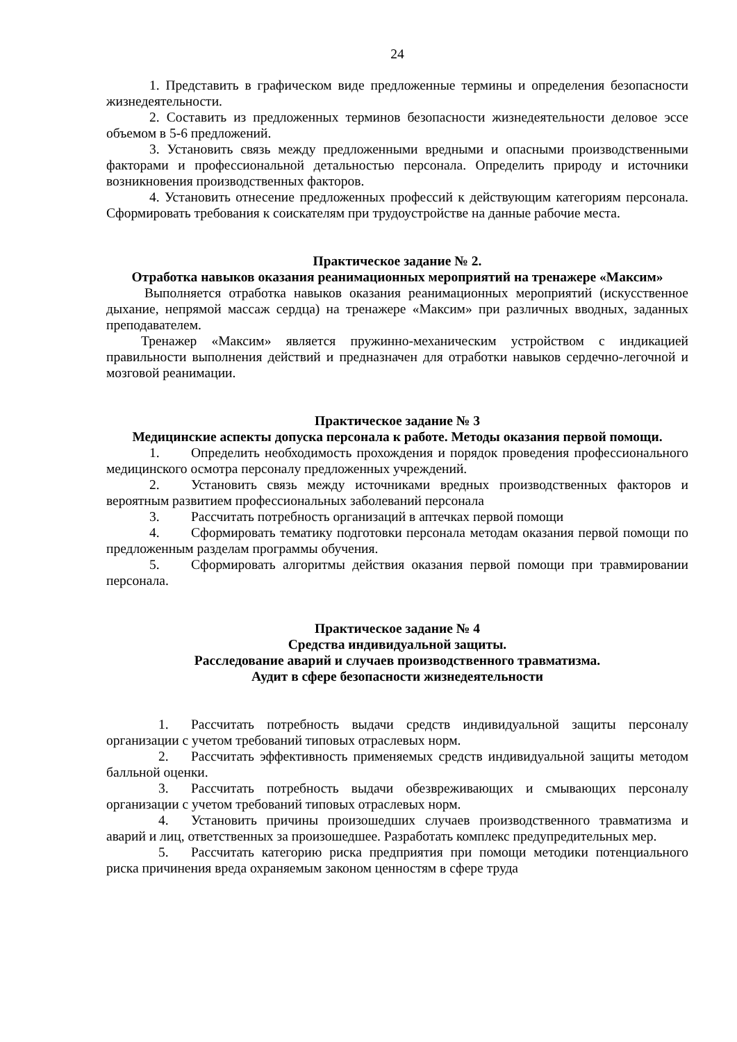24
1. Представить в графическом виде предложенные термины и определения безопасности жизнедеятельности.
2. Составить из предложенных терминов безопасности жизнедеятельности деловое эссе объемом в 5-6 предложений.
3. Установить связь между предложенными вредными и опасными производственными факторами и профессиональной детальностью персонала. Определить природу и источники возникновения производственных факторов.
4. Установить отнесение предложенных профессий к действующим категориям персонала. Сформировать требования к соискателям при трудоустройстве на данные рабочие места.
Практическое задание № 2.
Отработка навыков оказания реанимационных мероприятий на тренажере «Максим»
Выполняется отработка навыков оказания реанимационных мероприятий (искусственное дыхание, непрямой массаж сердца) на тренажере «Максим» при различных вводных, заданных преподавателем.
Тренажер «Максим» является пружинно-механическим устройством с индикацией правильности выполнения действий и предназначен для отработки навыков сердечно-легочной и мозговой реанимации.
Практическое задание № 3
Медицинские аспекты допуска персонала к работе. Методы оказания первой помощи.
1. Определить необходимость прохождения и порядок проведения профессионального медицинского осмотра персоналу предложенных учреждений.
2. Установить связь между источниками вредных производственных факторов и вероятным развитием профессиональных заболеваний персонала
3. Рассчитать потребность организаций в аптечках первой помощи
4. Сформировать тематику подготовки персонала методам оказания первой помощи по предложенным разделам программы обучения.
5. Сформировать алгоритмы действия оказания первой помощи при травмировании персонала.
Практическое задание № 4
Средства индивидуальной защиты.
Расследование аварий и случаев производственного травматизма.
Аудит в сфере безопасности жизнедеятельности
1. Рассчитать потребность выдачи средств индивидуальной защиты персоналу организации с учетом требований типовых отраслевых норм.
2. Рассчитать эффективность применяемых средств индивидуальной защиты методом балльной оценки.
3. Рассчитать потребность выдачи обезвреживающих и смывающих персоналу организации с учетом требований типовых отраслевых норм.
4. Установить причины произошедших случаев производственного травматизма и аварий и лиц, ответственных за произошедшее. Разработать комплекс предупредительных мер.
5. Рассчитать категорию риска предприятия при помощи методики потенциального риска причинения вреда охраняемым законом ценностям в сфере труда